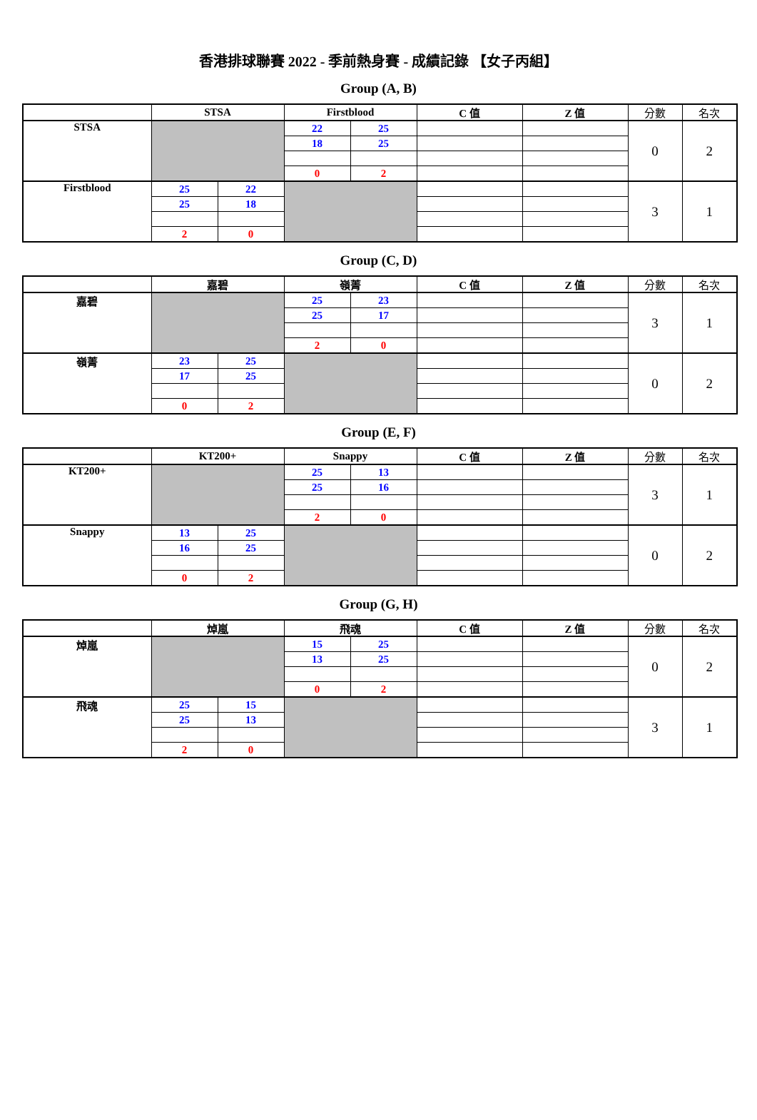香港排球聯賽 2022 - 季前熱身賽 - 成績記錄 【女子丙組】
Group (A, B)
| | STSA | | Firstblood | | C 值 | Z 值 | 分數 | 名次 |
| --- | --- | --- | --- | --- | --- | --- | --- | --- |
| STSA | | | 22 | 25 | | | 0 | 2 |
| | | | 18 | 25 | | | | |
| | | | 0 | 2 | | | | |
| Firstblood | 25 | 22 | | | | | 3 | 1 |
| | 25 | 18 | | | | | | |
| | 2 | 0 | | | | | | |
Group (C, D)
| | 嘉碧 | | 嶺菁 | | C 值 | Z 值 | 分數 | 名次 |
| --- | --- | --- | --- | --- | --- | --- | --- | --- |
| 嘉碧 | | | 25 | 23 | | | 3 | 1 |
| | | | 25 | 17 | | | | |
| | | | 2 | 0 | | | | |
| 嶺菁 | 23 | 25 | | | | | 0 | 2 |
| | 17 | 25 | | | | | | |
| | 0 | 2 | | | | | | |
Group (E, F)
| | KT200+ | | Snappy | | C 值 | Z 值 | 分數 | 名次 |
| --- | --- | --- | --- | --- | --- | --- | --- | --- |
| KT200+ | | | 25 | 13 | | | 3 | 1 |
| | | | 25 | 16 | | | | |
| | | | 2 | 0 | | | | |
| Snappy | 13 | 25 | | | | | 0 | 2 |
| | 16 | 25 | | | | | | |
| | 0 | 2 | | | | | | |
Group (G, H)
| | 焯嵐 | | 飛魂 | | C 值 | Z 值 | 分數 | 名次 |
| --- | --- | --- | --- | --- | --- | --- | --- | --- |
| 焯嵐 | | | 15 | 25 | | | 0 | 2 |
| | | | 13 | 25 | | | | |
| | | | 0 | 2 | | | | |
| 飛魂 | 25 | 15 | | | | | 3 | 1 |
| | 25 | 13 | | | | | | |
| | 2 | 0 | | | | | | |